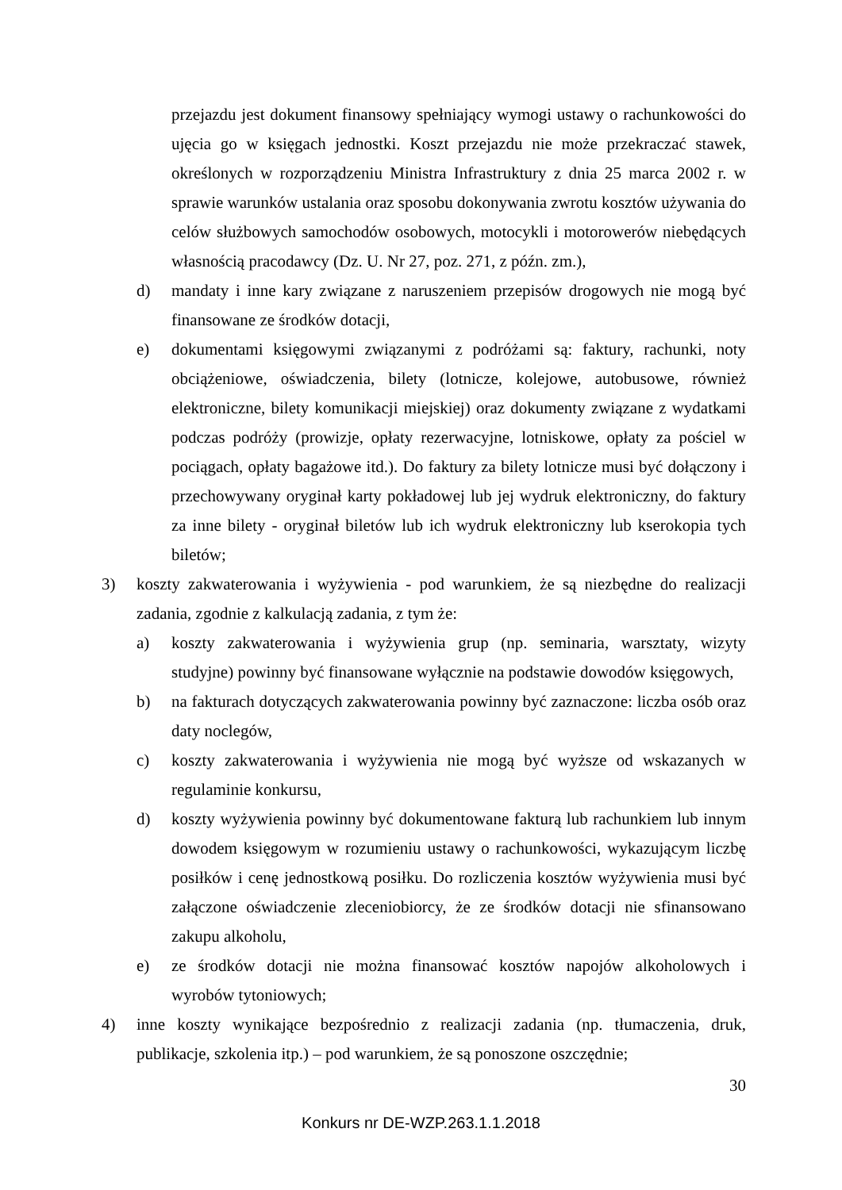przejazdu jest dokument finansowy spełniający wymogi ustawy o rachunkowości do ujęcia go w księgach jednostki. Koszt przejazdu nie może przekraczać stawek, określonych w rozporządzeniu Ministra Infrastruktury z dnia 25 marca 2002 r. w sprawie warunków ustalania oraz sposobu dokonywania zwrotu kosztów używania do celów służbowych samochodów osobowych, motocykli i motorowerów niebędących własnością pracodawcy (Dz. U. Nr 27, poz. 271, z późn. zm.),
d) mandaty i inne kary związane z naruszeniem przepisów drogowych nie mogą być finansowane ze środków dotacji,
e) dokumentami księgowymi związanymi z podróżami są: faktury, rachunki, noty obciążeniowe, oświadczenia, bilety (lotnicze, kolejowe, autobusowe, również elektroniczne, bilety komunikacji miejskiej) oraz dokumenty związane z wydatkami podczas podróży (prowizje, opłaty rezerwacyjne, lotniskowe, opłaty za pościel w pociągach, opłaty bagażowe itd.). Do faktury za bilety lotnicze musi być dołączony i przechowywany oryginał karty pokładowej lub jej wydruk elektroniczny, do faktury za inne bilety - oryginał biletów lub ich wydruk elektroniczny lub kserokopia tych biletów;
3) koszty zakwaterowania i wyżywienia - pod warunkiem, że są niezbędne do realizacji zadania, zgodnie z kalkulacją zadania, z tym że:
a) koszty zakwaterowania i wyżywienia grup (np. seminaria, warsztaty, wizyty studyjne) powinny być finansowane wyłącznie na podstawie dowodów księgowych,
b) na fakturach dotyczących zakwaterowania powinny być zaznaczone: liczba osób oraz daty noclegów,
c) koszty zakwaterowania i wyżywienia nie mogą być wyższe od wskazanych w regulaminie konkursu,
d) koszty wyżywienia powinny być dokumentowane fakturą lub rachunkiem lub innym dowodem księgowym w rozumieniu ustawy o rachunkowości, wykazującym liczbę posiłków i cenę jednostkową posiłku. Do rozliczenia kosztów wyżywienia musi być załączone oświadczenie zleceniobiorcy, że ze środków dotacji nie sfinansowano zakupu alkoholu,
e) ze środków dotacji nie można finansować kosztów napojów alkoholowych i wyrobów tytoniowych;
4) inne koszty wynikające bezpośrednio z realizacji zadania (np. tłumaczenia, druk, publikacje, szkolenia itp.) – pod warunkiem, że są ponoszone oszczędnie;
30
Konkurs nr DE-WZP.263.1.1.2018